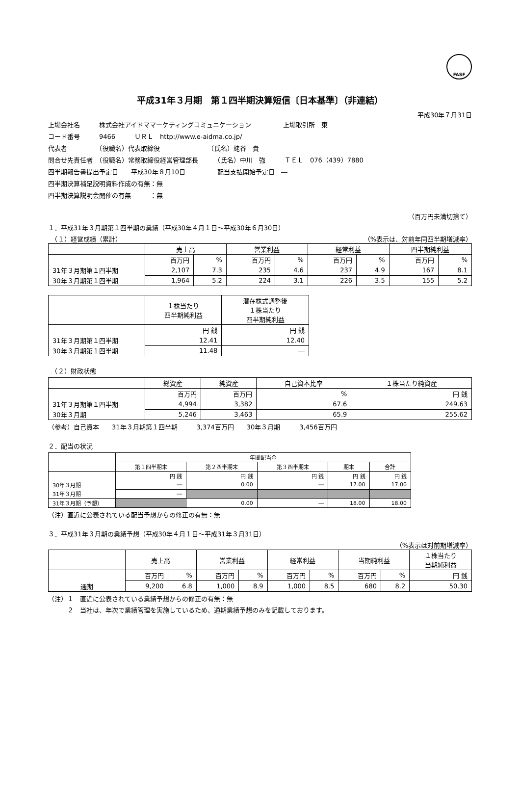FASF
平成31年３月期　第１四半期決算短信〔日本基準〕（非連結）
平成30年７月31日
上場会社名　　　株式会社アイドママーケティングコミュニケーション　　　　　上場取引所　東
コード番号　　　9466　　　ＵＲＬ　http://www.e-aidma.co.jp/
代表者　　　　　（役職名）代表取締役　　　　　　　　（氏名）蛯谷　貴
問合せ先責任者　（役職名）常務取締役経営管理部長　　　（氏名）中川　強　　　ＴＥＬ　076（439）7880
四半期報告書提出予定日　　平成30年８月10日　　　　　配当支払開始予定日　―
四半期決算補足説明資料作成の有無：無
四半期決算説明会開催の有無　　　：無
（百万円未満切捨て）
１．平成31年３月期第１四半期の業績（平成30年４月１日～平成30年６月30日）
　（１）経営成績（累計） （%表示は、対前年同四半期増減率）
| | 売上高 | | 営業利益 | | 経常利益 | | 四半期純利益 | |
| --- | --- | --- | --- | --- | --- | --- | --- | --- |
| | 百万円 | % | 百万円 | % | 百万円 | % | 百万円 | % |
| 31年３月期第１四半期 | 2,107 | 7.3 | 235 | 4.6 | 237 | 4.9 | 167 | 8.1 |
| 30年３月期第１四半期 | 1,964 | 5.2 | 224 | 3.1 | 226 | 3.5 | 155 | 5.2 |
| | １株当たり 四半期純利益 | 潜在株式調整後 １株当たり 四半期純利益 |
| --- | --- | --- |
| | 円 銭 | 円 銭 |
| 31年３月期第１四半期 | 12.41 | 12.40 |
| 30年３月期第１四半期 | 11.48 | ― |
　（２）財政状態
| | 総資産 | 純資産 | 自己資本比率 | １株当たり純資産 |
| --- | --- | --- | --- | --- |
| | 百万円 | 百万円 | % | 円 銭 |
| 31年３月期第１四半期 | 4,994 | 3,382 | 67.6 | 249.63 |
| 30年３月期 | 5,246 | 3,463 | 65.9 | 255.62 |
（参考）自己資本　　31年３月期第１四半期　　　3,374百万円　　30年３月期　　　3,456百万円
２．配当の状況
| | 年間配当金 | | | | |
| --- | --- | --- | --- | --- | --- |
| | 第１四半期末 | 第２四半期末 | 第３四半期末 | 期末 | 合計 |
| | 円 銭 | 円 銭 | 円 銭 | 円 銭 | 円 銭 |
| 30年３月期 | ― | 0.00 | ― | 17.00 | 17.00 |
| 31年３月期 | ― | | | | |
| 31年３月期（予想） | | 0.00 | ― | 18.00 | 18.00 |
（注）直近に公表されている配当予想からの修正の有無：無
３．平成31年３月期の業績予想（平成30年４月１日～平成31年３月31日）
（%表示は対前期増減率）
| | 売上高 | | 営業利益 | | 経常利益 | | 当期純利益 | | １株当たり 当期純利益 |
| --- | --- | --- | --- | --- | --- | --- | --- | --- | --- |
| | 百万円 | % | 百万円 | % | 百万円 | % | 百万円 | % | 円 銭 |
| 通期 | 9,200 | 6.8 | 1,000 | 8.9 | 1,000 | 8.5 | 680 | 8.2 | 50.30 |
（注）１　直近に公表されている業績予想からの修正の有無：無
　　　２　当社は、年次で業績管理を実施しているため、通期業績予想のみを記載しております。